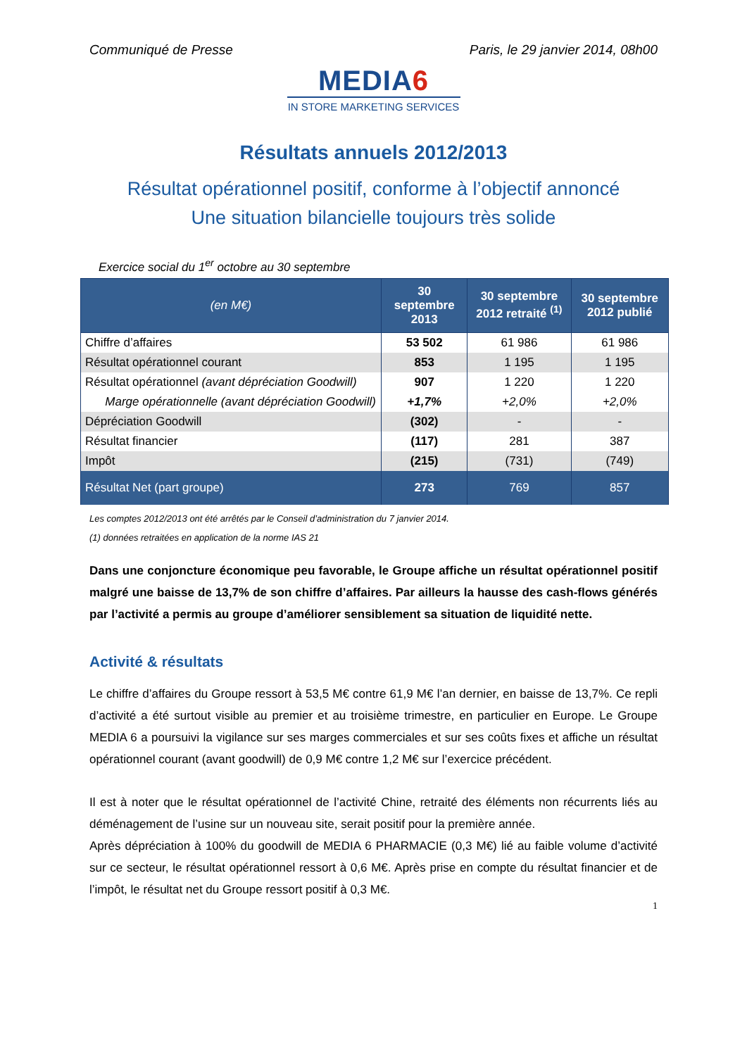Communiqué de Presse Paris, le 29 janvier 2014, 08h00
MEDIA6
IN STORE MARKETING SERVICES
Résultats annuels 2012/2013
Résultat opérationnel positif, conforme à l’objectif annoncé
Une situation bilancielle toujours très solide
Exercice social du 1<sup>er</sup> octobre au 30 septembre
| (en M€) | 30 septembre 2013 | 30 septembre 2012 retraité <sup>(1)</sup> | 30 septembre 2012 publié |
| --- | --- | --- | --- |
| Chiffre d’affaires | 53 502 | 61 986 | 61 986 |
| Résultat opérationnel courant | 853 | 1 195 | 1 195 |
| Résultat opérationnel (avant dépréciation Goodwill) | 907 | 1 220 | 1 220 |
| Marge opérationnelle (avant dépréciation Goodwill) | +1,7% | +2,0% | +2,0% |
| Dépréciation Goodwill | (302) | - | - |
| Résultat financier | (117) | 281 | 387 |
| Impôt | (215) | (731) | (749) |
| Résultat Net (part groupe) | 273 | 769 | 857 |
Les comptes 2012/2013 ont été arrêtés par le Conseil d’administration du 7 janvier 2014.
(1) données retraitées en application de la norme IAS 21
Dans une conjoncture économique peu favorable, le Groupe affiche un résultat opérationnel positif malgré une baisse de 13,7% de son chiffre d’affaires. Par ailleurs la hausse des cash-flows générés par l’activité a permis au groupe d’améliorer sensiblement sa situation de liquidité nette.
Activité & résultats
Le chiffre d’affaires du Groupe ressort à 53,5 M€ contre 61,9 M€ l’an dernier, en baisse de 13,7%. Ce repli d’activité a été surtout visible au premier et au troisième trimestre, en particulier en Europe. Le Groupe MEDIA 6 a poursuivi la vigilance sur ses marges commerciales et sur ses coûts fixes et affiche un résultat opérationnel courant (avant goodwill) de 0,9 M€ contre 1,2 M€ sur l’exercice précédent.
Il est à noter que le résultat opérationnel de l’activité Chine, retraité des éléments non récurrents liés au déménagement de l’usine sur un nouveau site, serait positif pour la première année.
Après dépréciation à 100% du goodwill de MEDIA 6 PHARMACIE (0,3 M€) lié au faible volume d’activité sur ce secteur, le résultat opérationnel ressort à 0,6 M€. Après prise en compte du résultat financier et de l’impôt, le résultat net du Groupe ressort positif à 0,3 M€.
1